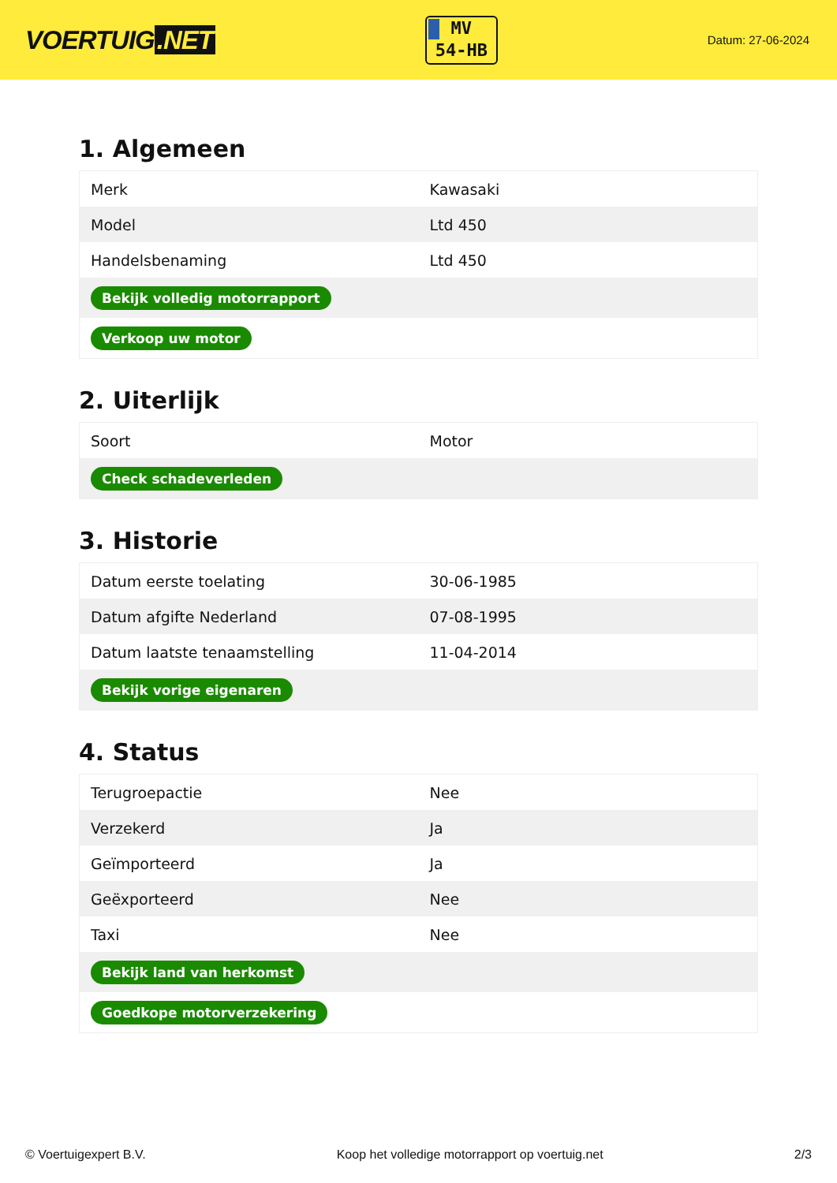VOERTUIG.NET
MV
54-HB
Datum: 27-06-2024
1. Algemeen
| Merk | Kawasaki |
| Model | Ltd 450 |
| Handelsbenaming | Ltd 450 |
| Bekijk volledig motorrapport | |
| Verkoop uw motor | |
2. Uiterlijk
| Soort | Motor |
| Check schadeverleden | |
3. Historie
| Datum eerste toelating | 30-06-1985 |
| Datum afgifte Nederland | 07-08-1995 |
| Datum laatste tenaamstelling | 11-04-2014 |
| Bekijk vorige eigenaren | |
4. Status
| Terugroepactie | Nee |
| Verzekerd | Ja |
| Geïmporteerd | Ja |
| Geëxporteerd | Nee |
| Taxi | Nee |
| Bekijk land van herkomst | |
| Goedkope motorverzekering | |
© Voertuigexpert B.V. Koop het volledige motorrapport op voertuig.net 2/3